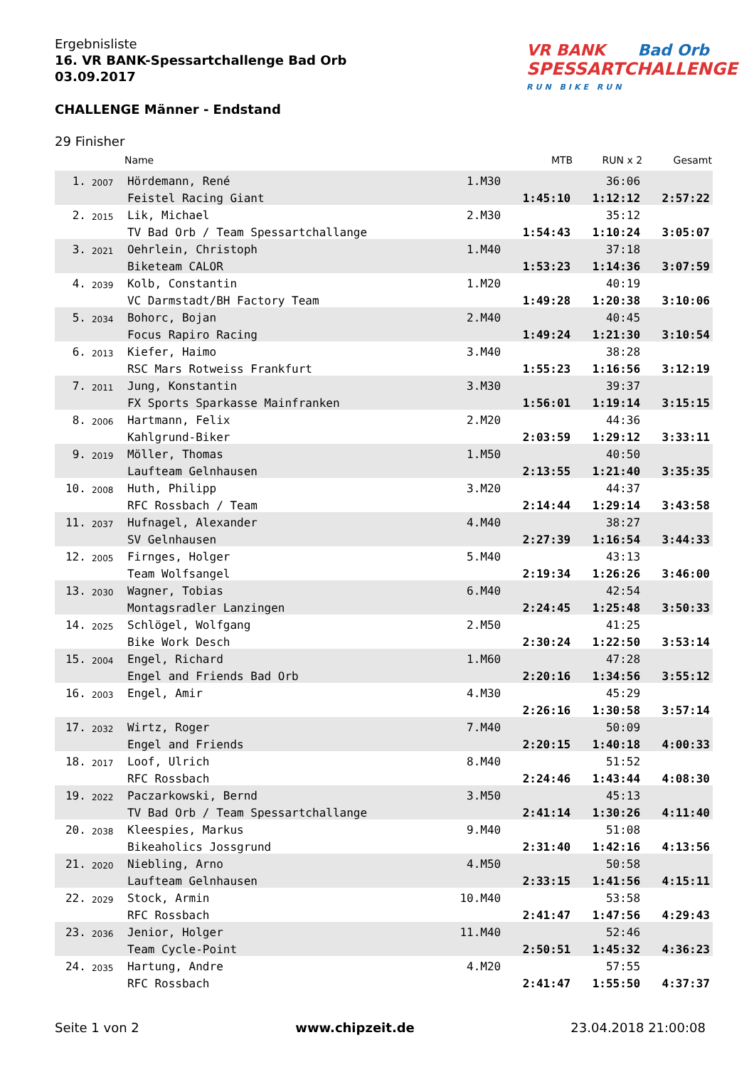Ergebnisliste
16. VR BANK-Spessartchallenge Bad Orb
03.09.2017
CHALLENGE Männer - Endstand
VR BANK Bad Orb
SPESSARTCHALLENGE
RUN BIKE RUN
29 Finisher
| | | Name | | MTB | RUN x 2 | Gesamt |
| --- | --- | --- | --- | --- | --- | --- |
| 1. | 2007 | Hördemann, René | 1.M30 | | 36:06 | |
| | | Feistel Racing Giant | | 1:45:10 | 1:12:12 | 2:57:22 |
| 2. | 2015 | Lik, Michael | 2.M30 | | 35:12 | |
| | | TV Bad Orb / Team Spessartchallange | | 1:54:43 | 1:10:24 | 3:05:07 |
| 3. | 2021 | Oehrlein, Christoph | 1.M40 | | 37:18 | |
| | | Biketeam CALOR | | 1:53:23 | 1:14:36 | 3:07:59 |
| 4. | 2039 | Kolb, Constantin | 1.M20 | | 40:19 | |
| | | VC Darmstadt/BH Factory Team | | 1:49:28 | 1:20:38 | 3:10:06 |
| 5. | 2034 | Bohorc, Bojan | 2.M40 | | 40:45 | |
| | | Focus Rapiro Racing | | 1:49:24 | 1:21:30 | 3:10:54 |
| 6. | 2013 | Kiefer, Haimo | 3.M40 | | 38:28 | |
| | | RSC Mars Rotweiss Frankfurt | | 1:55:23 | 1:16:56 | 3:12:19 |
| 7. | 2011 | Jung, Konstantin | 3.M30 | | 39:37 | |
| | | FX Sports Sparkasse Mainfranken | | 1:56:01 | 1:19:14 | 3:15:15 |
| 8. | 2006 | Hartmann, Felix | 2.M20 | | 44:36 | |
| | | Kahlgrund-Biker | | 2:03:59 | 1:29:12 | 3:33:11 |
| 9. | 2019 | Möller, Thomas | 1.M50 | | 40:50 | |
| | | Laufteam Gelnhausen | | 2:13:55 | 1:21:40 | 3:35:35 |
| 10. | 2008 | Huth, Philipp | 3.M20 | | 44:37 | |
| | | RFC Rossbach / Team | | 2:14:44 | 1:29:14 | 3:43:58 |
| 11. | 2037 | Hufnagel, Alexander | 4.M40 | | 38:27 | |
| | | SV Gelnhausen | | 2:27:39 | 1:16:54 | 3:44:33 |
| 12. | 2005 | Firnges, Holger | 5.M40 | | 43:13 | |
| | | Team Wolfsangel | | 2:19:34 | 1:26:26 | 3:46:00 |
| 13. | 2030 | Wagner, Tobias | 6.M40 | | 42:54 | |
| | | Montagsradler Lanzingen | | 2:24:45 | 1:25:48 | 3:50:33 |
| 14. | 2025 | Schlögel, Wolfgang | 2.M50 | | 41:25 | |
| | | Bike Work Desch | | 2:30:24 | 1:22:50 | 3:53:14 |
| 15. | 2004 | Engel, Richard | 1.M60 | | 47:28 | |
| | | Engel and Friends Bad Orb | | 2:20:16 | 1:34:56 | 3:55:12 |
| 16. | 2003 | Engel, Amir | 4.M30 | | 45:29 | |
| | | | | 2:26:16 | 1:30:58 | 3:57:14 |
| 17. | 2032 | Wirtz, Roger | 7.M40 | | 50:09 | |
| | | Engel and Friends | | 2:20:15 | 1:40:18 | 4:00:33 |
| 18. | 2017 | Loof, Ulrich | 8.M40 | | 51:52 | |
| | | RFC Rossbach | | 2:24:46 | 1:43:44 | 4:08:30 |
| 19. | 2022 | Paczarkowski, Bernd | 3.M50 | | 45:13 | |
| | | TV Bad Orb / Team Spessartchallange | | 2:41:14 | 1:30:26 | 4:11:40 |
| 20. | 2038 | Kleespies, Markus | 9.M40 | | 51:08 | |
| | | Bikeaholics Jossgrund | | 2:31:40 | 1:42:16 | 4:13:56 |
| 21. | 2020 | Niebling, Arno | 4.M50 | | 50:58 | |
| | | Laufteam Gelnhausen | | 2:33:15 | 1:41:56 | 4:15:11 |
| 22. | 2029 | Stock, Armin | 10.M40 | | 53:58 | |
| | | RFC Rossbach | | 2:41:47 | 1:47:56 | 4:29:43 |
| 23. | 2036 | Jenior, Holger | 11.M40 | | 52:46 | |
| | | Team Cycle-Point | | 2:50:51 | 1:45:32 | 4:36:23 |
| 24. | 2035 | Hartung, Andre | 4.M20 | | 57:55 | |
| | | RFC Rossbach | | 2:41:47 | 1:55:50 | 4:37:37 |
Seite 1 von 2 www.chipzeit.de 23.04.2018 21:00:08